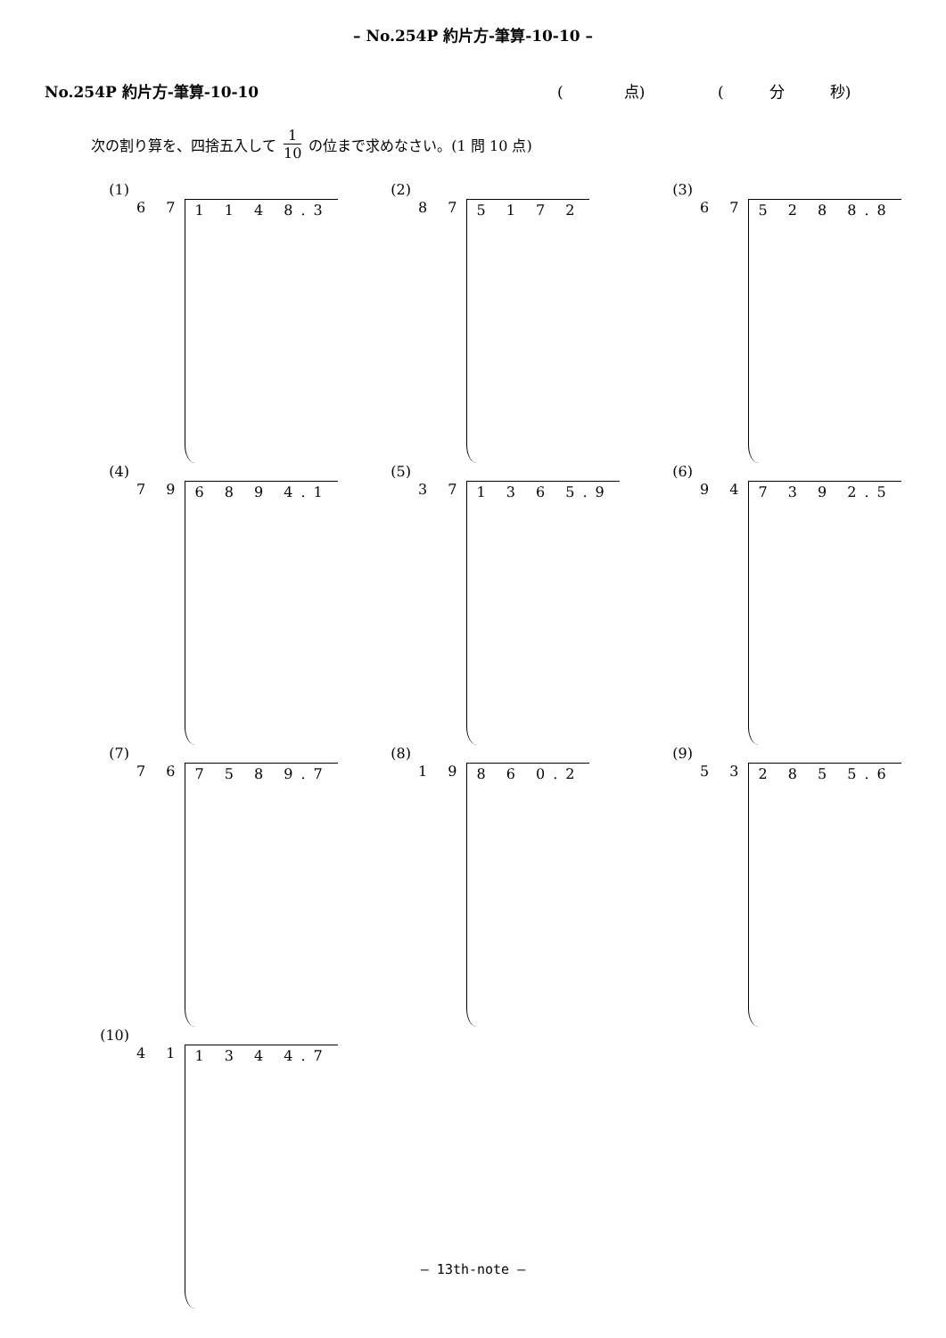– No.254P 約片方-筆算-10-10 –
No.254P 約片方-筆算-10-10 (　　　　点) (　　　分　　　秒)
次の割り算を、四捨五入して 1 10 の位まで求めなさい。(1 問 10 点)
(1)
6 7 1 1 4 8.3
(2)
8 7 5 1 7 2
(3)
6 7 5 2 8 8.8
(4)
7 9 6 8 9 4.1
(5)
3 7 1 3 6 5.9
(6)
9 4 7 3 9 2.5
(7)
7 6 7 5 8 9.7
(8)
1 9 8 6 0.2
(9)
5 3 2 8 5 5.6
(10)
4 1 1 3 4 4.7
– 13th-note –